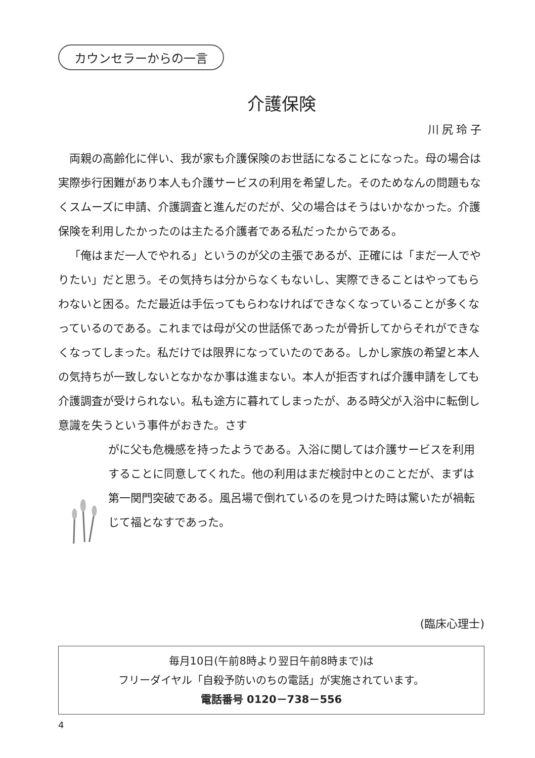カウンセラーからの一言
介護保険
川尻玲子
両親の高齢化に伴い、我が家も介護保険のお世話になることになった。母の場合は実際歩行困難があり本人も介護サービスの利用を希望した。そのためなんの問題もなくスムーズに申請、介護調査と進んだのだが、父の場合はそうはいかなかった。介護保険を利用したかったのは主たる介護者である私だったからである。
「俺はまだ一人でやれる」というのが父の主張であるが、正確には「まだ一人でやりたい」だと思う。その気持ちは分からなくもないし、実際できることはやってもらわないと困る。ただ最近は手伝ってもらわなければできなくなっていることが多くなっているのである。これまでは母が父の世話係であったが骨折してからそれができなくなってしまった。私だけでは限界になっていたのである。しかし家族の希望と本人の気持ちが一致しないとなかなか事は進まない。本人が拒否すれば介護申請をしても介護調査が受けられない。私も途方に暮れてしまったが、ある時父が入浴中に転倒し意識を失うという事件がおきた。さす
がに父も危機感を持ったようである。入浴に関しては介護サービスを利用することに同意してくれた。他の利用はまだ検討中とのことだが、まずは第一関門突破である。風呂場で倒れているのを見つけた時は驚いたが禍転じて福となすであった。
(臨床心理士)
毎月10日(午前8時より翌日午前8時まで)は
フリーダイヤル「自殺予防いのちの電話」が実施されています。
電話番号 0120－738－556
4